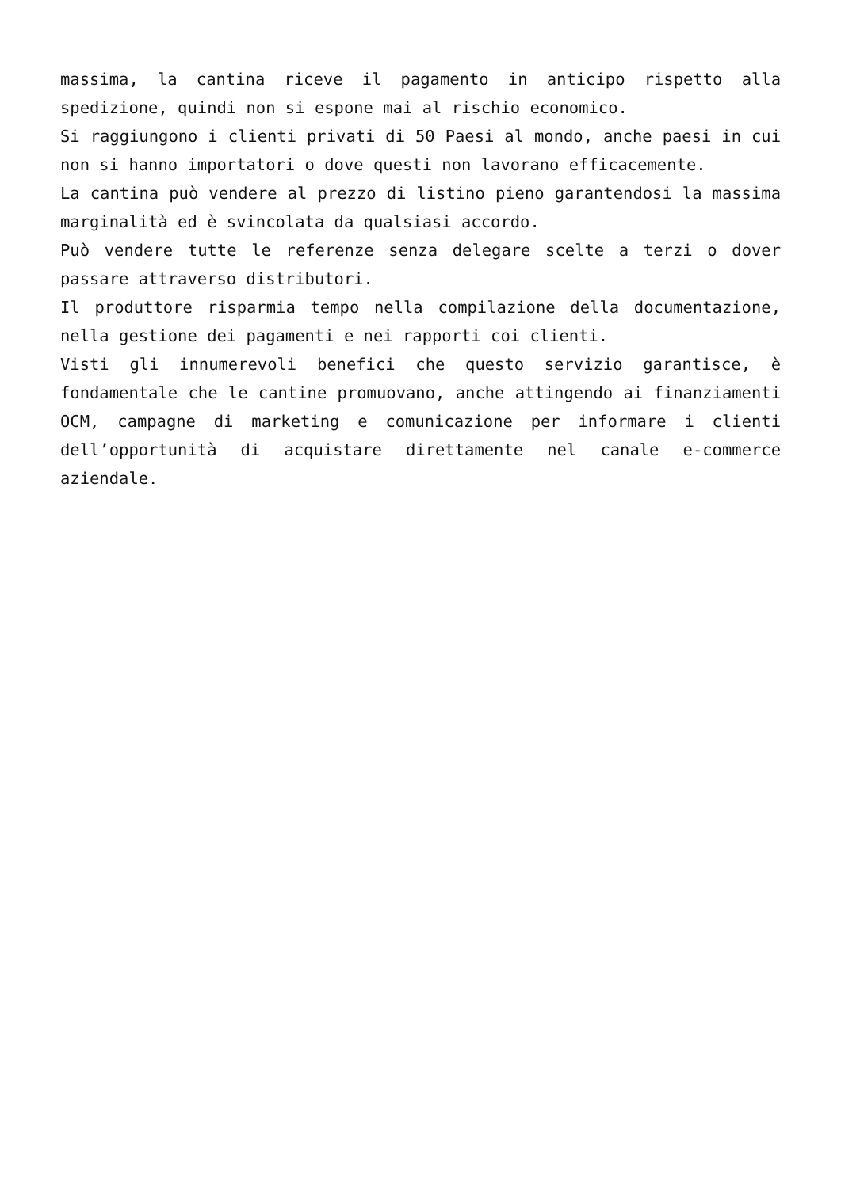massima, la cantina riceve il pagamento in anticipo rispetto alla spedizione, quindi non si espone mai al rischio economico.
Si raggiungono i clienti privati di 50 Paesi al mondo, anche paesi in cui non si hanno importatori o dove questi non lavorano efficacemente.
La cantina può vendere al prezzo di listino pieno garantendosi la massima marginalità ed è svincolata da qualsiasi accordo.
Può vendere tutte le referenze senza delegare scelte a terzi o dover passare attraverso distributori.
Il produttore risparmia tempo nella compilazione della documentazione, nella gestione dei pagamenti e nei rapporti coi clienti.
Visti gli innumerevoli benefici che questo servizio garantisce, è fondamentale che le cantine promuovano, anche attingendo ai finanziamenti OCM, campagne di marketing e comunicazione per informare i clienti dell’opportunità di acquistare direttamente nel canale e-commerce aziendale.